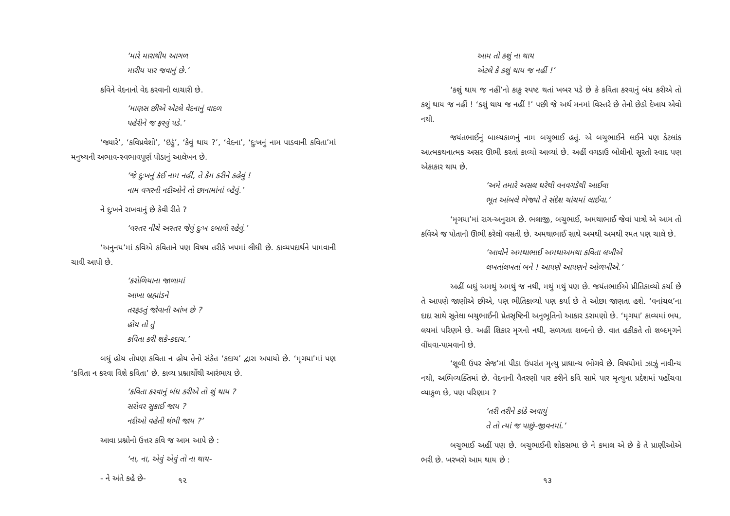‘મારે મારાથીય આગળ
મારીય પાર જવાનું છે.’
કવિને વેદનાનો વેદ કરવાની લાચારી છે.
‘માણસ છીએ એટલે વેદનાનું વાદળ
પહેરીને જ ફરવું પડે.’
‘જ્યારે’, ‘કવિપ્રવેશો’, ‘ઇંડું’, ‘કેવું થાય ?’, ‘વેદના’, ‘દુઃખનું નામ પાડવાની કવિતા’માં મનુષ્યની અભાવ-સ્વભાવપૂર્ણ પીડાનું આલેખન છે.
‘જે દુઃખનું કંઈ નામ નહીં, તે કેમ કરીને કહેવું !
નામ વગરની નદીઓને તો છાનામાંનાં વ્હેવું.’
ને દુઃખને રાખવાનું છે કેવી રીતે ?
‘વસ્તર નીચે અસ્તર જેવું દુઃખ દબાવી રહેવું.’
‘અનુનય’માં કવિએ કવિતાને પણ વિષય તરીકે ખપમાં લીધી છે. કાવ્યપદાર્થને પામવાની ચાવી આપી છે.
‘કરોળિયાના જાળામાં
આખા બ્રહ્માંડને
તરફડતું જોવાની આંખ છે ?
હોય તો તું
કવિતા કરી શકે-કદાચ.’
બધું હોય તોપણ કવિતા ન હોય તેનો સંકેત ‘કદાચ’ દ્વારા અપાયો છે. ‘મૃગયા’માં પણ ‘કવિતા ન કરવા વિશે કવિતા’ છે. કાવ્ય પ્રશ્નાર્થોથી આરંભાય છે.
‘કવિતા કરવાનું બંધ કરીએ તો શું થાય ?
સરોવર સુકાઈ જાય ?
નદીઓ વહેતી થંભી જાય ?’
આવા પ્રશ્નોનો ઉત્તર કવિ જ આમ આપે છે :
‘ના, ના, એવું એવું તો ના થાય-
- ને અંતે કહે છે-
૧૨
આમ તો કશું ના થાય
એટલે કે કશું થાય જ નહીં !’
‘કશું થાય જ નહીં’નો કાકુ સ્પષ્ટ થતાં ખબર પડે છે કે કવિતા કરવાનું બંધ કરીએ તો કશું થાય જ નહીં ! ‘કશું થાય જ નહીં !’ પછી જે અર્થ મનમાં વિસ્તરે છે તેનો છેડો દેખાય એવો નથી.
જયંતભાઈનું બાલ્યકાળનું નામ બચુભાઈ હતું. એ બચુભાઈને લઈને પણ કેટલાંક આત્મકથનાત્મક અસર ઊભી કરતાં કાવ્યો આવ્યાં છે. અહીં વગડાઉ બોલીનો સૂરતી સ્વાદ પણ એકાકાર થાય છે.
‘અમે તમારે અસલ ઘરેથી વનવગડેથી આઈવા
ભૂત આંબલે ભેજ્યો તે સંદેશ ચાંચમાં લાઈવા.’
‘મૃગયા’માં રાગ-અનુરાગ છે. ભલાજી, બચુભાઈ, અમથાભાઈ જેવાં પાત્રો એ આમ તો કવિએ જ પોતાની ઊભી કરેલી વસતી છે. અમથાભાઈ સાથે અમથી અમથી રમત પણ ચાલે છે.
‘આવોને અમથાભાઈ અમથાઅમથા કવિતા લખીએ
લખતાંલખતાં બને ! આપણે આપણને ઓળખીએ.’
અહીં બધું અમથું અમથું જ નથી, મથું મથું પણ છે. જયંતભાઈએ પ્રીતિકાવ્યો કર્યા છે તે આપણે જાણીએ છીએ, પણ ભીતિકાવ્યો પણ કર્યા છે તે ઓછા જાણતા હશે. ‘વનાંચલ’ના દાદા સાથે સૂતેલા બચુભાઈની પ્રેતસૃષ્ટિની અનુભૂતિનો આકાર ડરામણો છે. ‘મૃગયા’ કાવ્યમાં ભય, લયમાં પરિણમે છે. અહીં શિકાર મૃગનો નથી, સળગતા શબ્દનો છે. વાત હકીકતે તો શબ્દમૃગને વીંધવા-પામવાની છે.
‘શૂળી ઉપર સેજ’માં પીડા ઉપરાંત મૃત્યુ પ્રાધાન્ય ભોગવે છે. વિષયોમાં ઝાઝું નાવીન્ય નથી, અભિવ્યક્તિમાં છે. વેદનાની વૈતરણી પાર કરીને કવિ સામે પાર મૃત્યુના પ્રદેશમાં પહોંચવા વ્યાકુળ છે, પણ પરિણામ ?
‘તરી તરીને કાંઠે અવાયું
તે તો ત્યાં જ પાછું-જીવનમાં.’
બચુભાઈ અહીં પણ છે. બચુભાઈની શોકસભા છે ને કમાલ એ છે કે તે પ્રાણીઓએ ભરી છે. ખરખરો આમ થાય છે :
૧૩